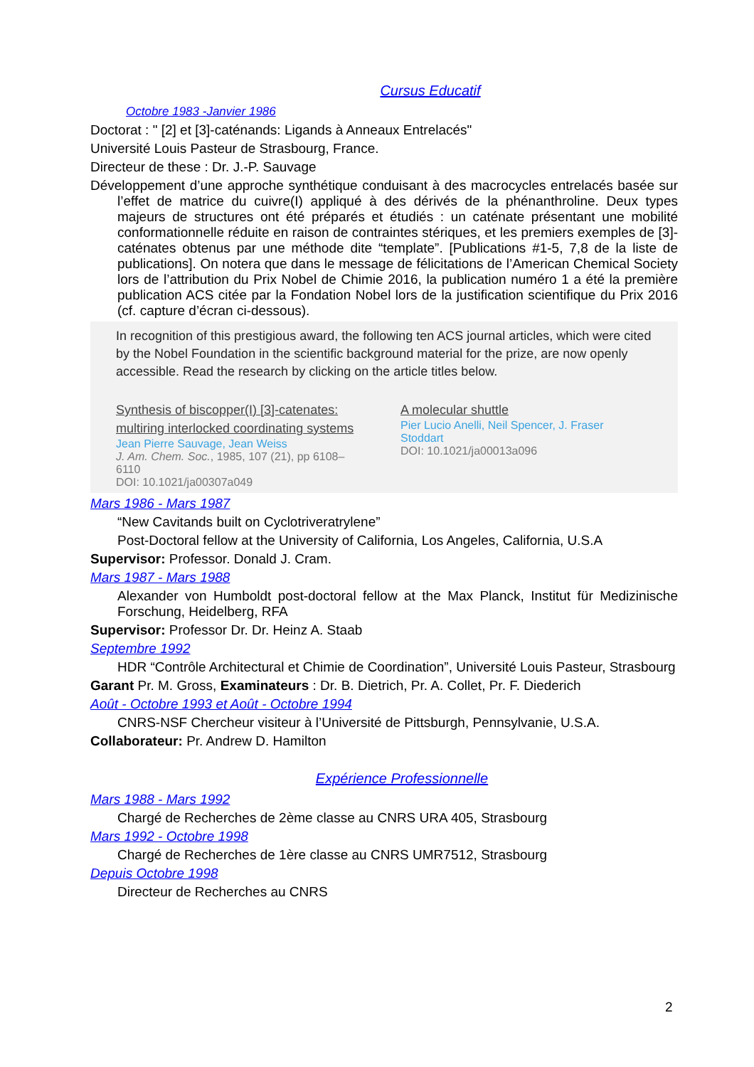Cursus Educatif
Octobre 1983 -Janvier 1986
Doctorat : " [2] et [3]-caténands: Ligands à Anneaux Entrelacés"
Université Louis Pasteur de Strasbourg, France.
Directeur de these : Dr. J.-P. Sauvage
Développement d’une approche synthétique conduisant à des macrocycles entrelacés basée sur l’effet de matrice du cuivre(I) appliqué à des dérivés de la phénanthroline. Deux types majeurs de structures ont été préparés et étudiés : un caténate présentant une mobilité conformationnelle réduite en raison de contraintes stériques, et les premiers exemples de [3]-caténates obtenus par une méthode dite “template”. [Publications #1-5, 7,8 de la liste de publications]. On notera que dans le message de félicitations de l’American Chemical Society lors de l’attribution du Prix Nobel de Chimie 2016, la publication numéro 1 a été la première publication ACS citée par la Fondation Nobel lors de la justification scientifique du Prix 2016 (cf. capture d’écran ci-dessous).
In recognition of this prestigious award, the following ten ACS journal articles, which were cited by the Nobel Foundation in the scientific background material for the prize, are now openly accessible. Read the research by clicking on the article titles below.
Synthesis of biscopper(I) [3]-catenates: multiring interlocked coordinating systems
Jean Pierre Sauvage, Jean Weiss
J. Am. Chem. Soc., 1985, 107 (21), pp 6108–6110
DOI: 10.1021/ja00307a049
A molecular shuttle
Pier Lucio Anelli, Neil Spencer, J. Fraser Stoddart
DOI: 10.1021/ja00013a096
Mars 1986 - Mars 1987
“New Cavitands built on Cyclotriveratrylene”
Post-Doctoral fellow at the University of California, Los Angeles, California, U.S.A
Supervisor: Professor. Donald J. Cram.
Mars 1987 - Mars 1988
Alexander von Humboldt post-doctoral fellow at the Max Planck, Institut für Medizinische Forschung, Heidelberg, RFA
Supervisor: Professor Dr. Dr. Heinz A. Staab
Septembre 1992
HDR “Contrôle Architectural et Chimie de Coordination”, Université Louis Pasteur, Strasbourg
Garant Pr. M. Gross, Examinateurs : Dr. B. Dietrich, Pr. A. Collet, Pr. F. Diederich
Août - Octobre 1993 et Août - Octobre 1994
CNRS-NSF Chercheur visiteur à l’Université de Pittsburgh, Pennsylvanie, U.S.A.
Collaborateur: Pr. Andrew D. Hamilton
Expérience Professionnelle
Mars 1988 - Mars 1992
Chargé de Recherches de 2ème classe au CNRS URA 405, Strasbourg
Mars 1992 - Octobre 1998
Chargé de Recherches de 1ère classe au CNRS UMR7512, Strasbourg
Depuis Octobre 1998
Directeur de Recherches au CNRS
2